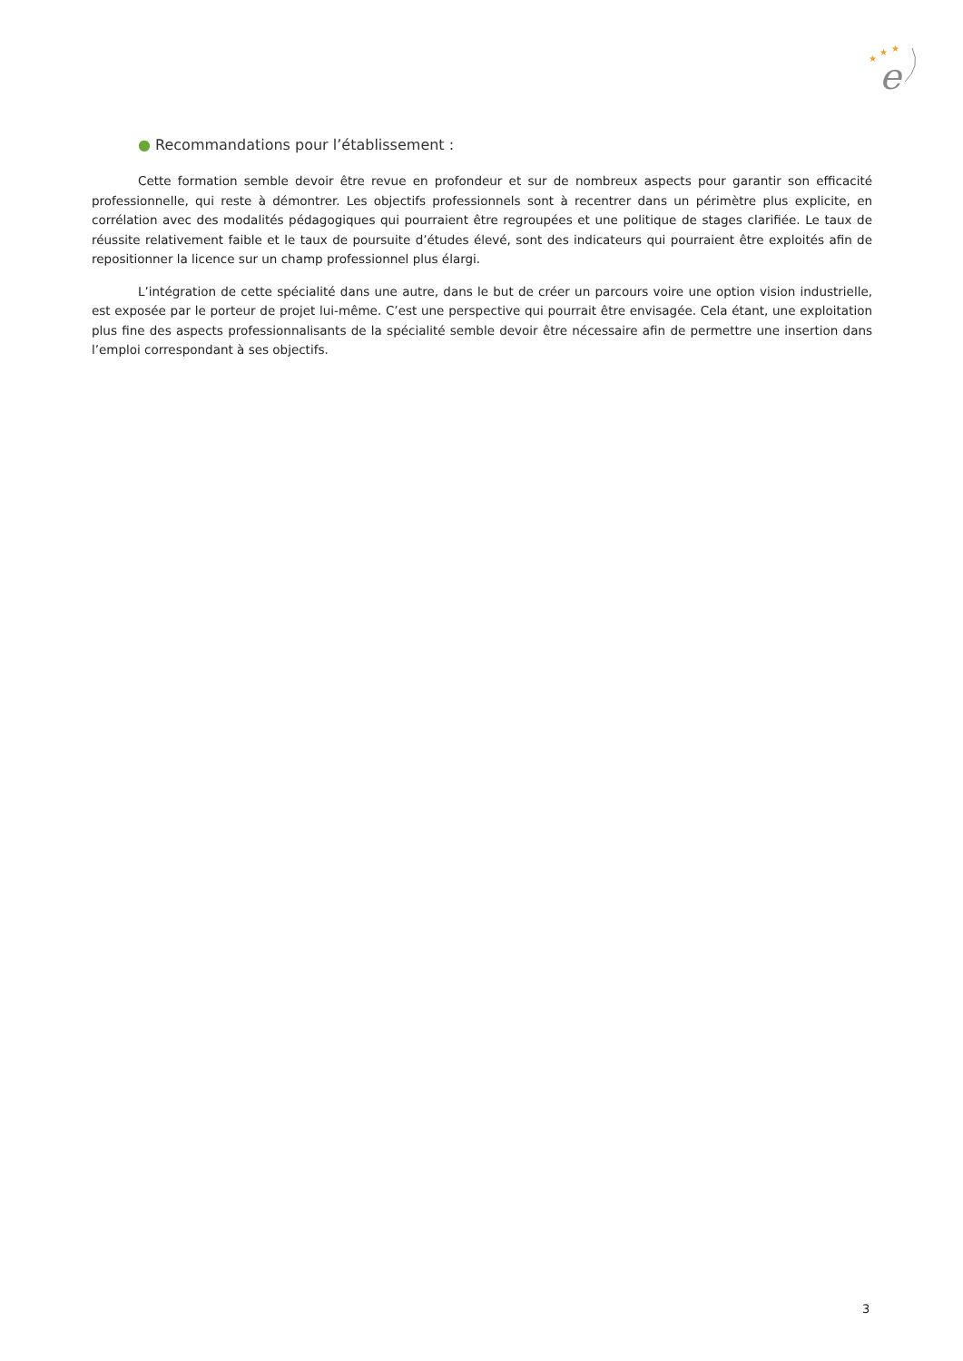★
★
★
e
● Recommandations pour l’établissement :
Cette formation semble devoir être revue en profondeur et sur de nombreux aspects pour garantir son efficacité professionnelle, qui reste à démontrer. Les objectifs professionnels sont à recentrer dans un périmètre plus explicite, en corrélation avec des modalités pédagogiques qui pourraient être regroupées et une politique de stages clarifiée. Le taux de réussite relativement faible et le taux de poursuite d’études élevé, sont des indicateurs qui pourraient être exploités afin de repositionner la licence sur un champ professionnel plus élargi.
L’intégration de cette spécialité dans une autre, dans le but de créer un parcours voire une option vision industrielle, est exposée par le porteur de projet lui-même. C’est une perspective qui pourrait être envisagée. Cela étant, une exploitation plus fine des aspects professionnalisants de la spécialité semble devoir être nécessaire afin de permettre une insertion dans l’emploi correspondant à ses objectifs.
3